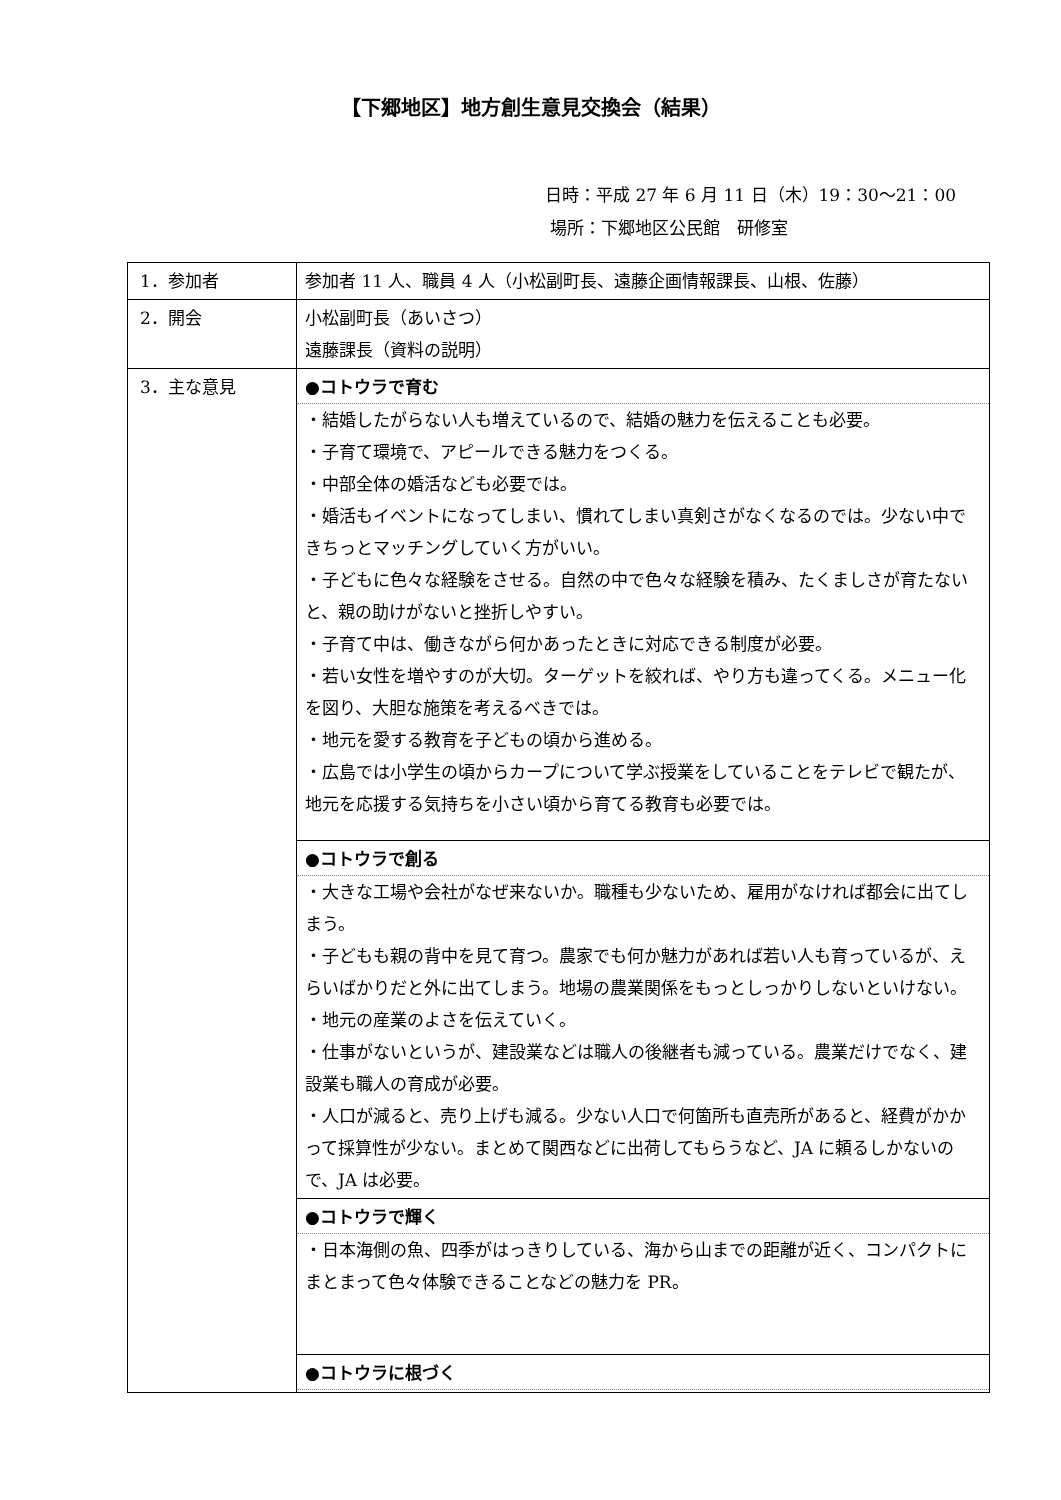【下郷地区】地方創生意見交換会（結果）
日時：平成 27 年 6 月 11 日（木）19：30～21：00
場所：下郷地区公民館　研修室
| 1．参加者 | 参加者 11 人、職員 4 人（小松副町長、遠藤企画情報課長、山根、佐藤） |
| 2．開会 | 小松副町長（あいさつ） 遠藤課長（資料の説明） |
| 3．主な意見 | ●コトウラで育む ・結婚したがらない人も増えているので、結婚の魅力を伝えることも必要。 ・子育て環境で、アピールできる魅力をつくる。 ・中部全体の婚活なども必要では。 ・婚活もイベントになってしまい、慣れてしまい真剣さがなくなるのでは。少ない中できちっとマッチングしていく方がいい。 ・子どもに色々な経験をさせる。自然の中で色々な経験を積み、たくましさが育たないと、親の助けがないと挫折しやすい。 ・子育て中は、働きながら何かあったときに対応できる制度が必要。 ・若い女性を増やすのが大切。ターゲットを絞れば、やり方も違ってくる。メニュー化を図り、大胆な施策を考えるべきでは。 ・地元を愛する教育を子どもの頃から進める。 ・広島では小学生の頃からカープについて学ぶ授業をしていることをテレビで観たが、地元を応援する気持ちを小さい頃から育てる教育も必要では。 |
| | ●コトウラで創る ・大きな工場や会社がなぜ来ないか。職種も少ないため、雇用がなければ都会に出てしまう。 ・子どもも親の背中を見て育つ。農家でも何か魅力があれば若い人も育っているが、えらいばかりだと外に出てしまう。地場の農業関係をもっとしっかりしないといけない。 ・地元の産業のよさを伝えていく。 ・仕事がないというが、建設業などは職人の後継者も減っている。農業だけでなく、建設業も職人の育成が必要。 ・人口が減ると、売り上げも減る。少ない人口で何箇所も直売所があると、経費がかかって採算性が少ない。まとめて関西などに出荷してもらうなど、JA に頼るしかないので、JA は必要。 |
| | ●コトウラで輝く ・日本海側の魚、四季がはっきりしている、海から山までの距離が近く、コンパクトにまとまって色々体験できることなどの魅力を PR。 |
| | ●コトウラに根づく |